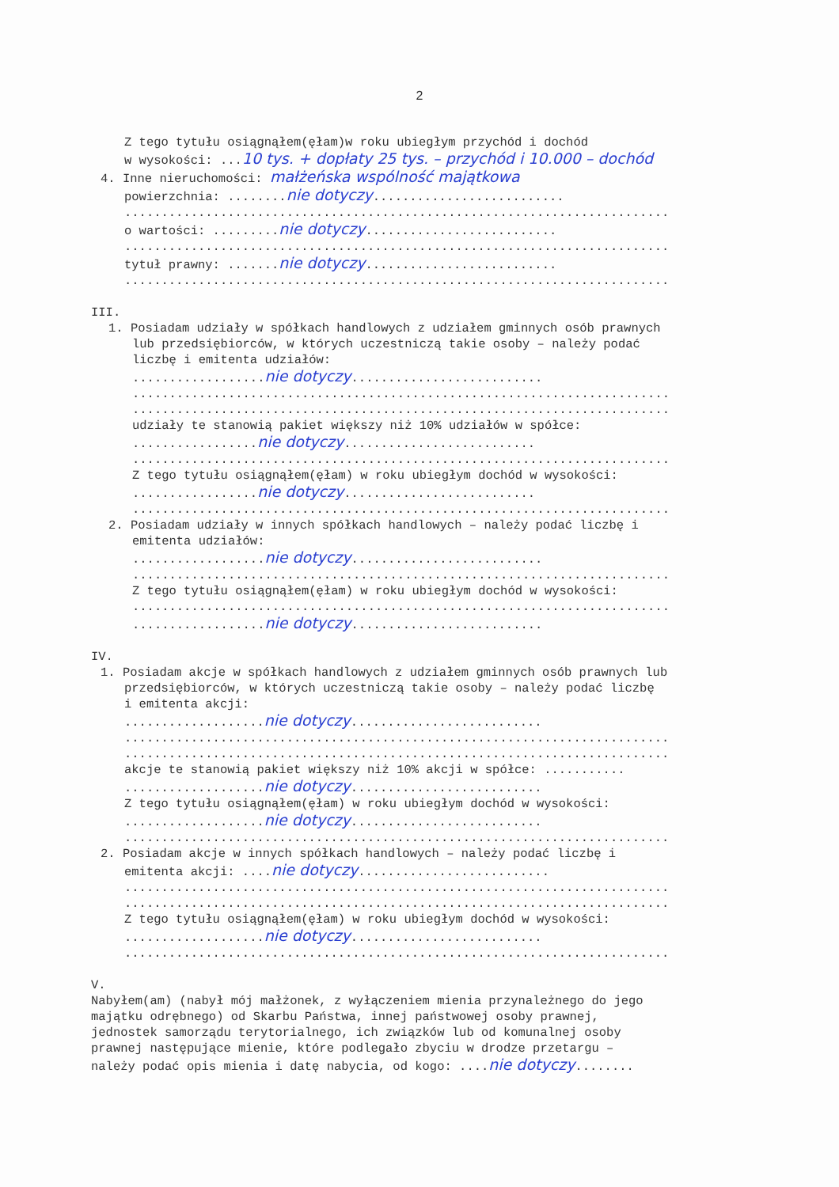2
Z tego tytułu osiągnąłem(ęłam)w roku ubiegłym przychód i dochód
w wysokości: ...10 tys. + dopłaty 25 tys. – przychód i 10.000 – dochód
4. Inne nieruchomości: małżeńska wspólność majątkowa
powierzchnia: ........nie dotyczy..........................
..........................................................................
o wartości: .........nie dotyczy..........................
..........................................................................
tytuł prawny: .......nie dotyczy..........................
..........................................................................
III.
1. Posiadam udziały w spółkach handlowych z udziałem gminnych osób prawnych
lub przedsiębiorców, w których uczestniczą takie osoby – należy podać
liczbę i emitenta udziałów:
..................nie dotyczy..........................
.........................................................................
.........................................................................
udziały te stanowią pakiet większy niż 10% udziałów w spółce:
.................nie dotyczy..........................
.........................................................................
Z tego tytułu osiągnąłem(ęłam) w roku ubiegłym dochód w wysokości:
.................nie dotyczy..........................
.........................................................................
2. Posiadam udziały w innych spółkach handlowych – należy podać liczbę i
emitenta udziałów:
..................nie dotyczy..........................
.........................................................................
Z tego tytułu osiągnąłem(ęłam) w roku ubiegłym dochód w wysokości:
.........................................................................
..................nie dotyczy..........................
IV.
1. Posiadam akcje w spółkach handlowych z udziałem gminnych osób prawnych lub
przedsiębiorców, w których uczestniczą takie osoby – należy podać liczbę
i emitenta akcji:
...................nie dotyczy..........................
..........................................................................
..........................................................................
akcje te stanowią pakiet większy niż 10% akcji w spółce: ...........
...................nie dotyczy..........................
Z tego tytułu osiągnąłem(ęłam) w roku ubiegłym dochód w wysokości:
...................nie dotyczy..........................
..........................................................................
2. Posiadam akcje w innych spółkach handlowych – należy podać liczbę i
emitenta akcji: ....nie dotyczy..........................
..........................................................................
..........................................................................
Z tego tytułu osiągnąłem(ęłam) w roku ubiegłym dochód w wysokości:
...................nie dotyczy..........................
..........................................................................
V.
Nabyłem(am) (nabył mój małżonek, z wyłączeniem mienia przynależnego do jego
majątku odrębnego) od Skarbu Państwa, innej państwowej osoby prawnej,
jednostek samorządu terytorialnego, ich związków lub od komunalnej osoby
prawnej następujące mienie, które podlegało zbyciu w drodze przetargu –
należy podać opis mienia i datę nabycia, od kogo: ....nie dotyczy........